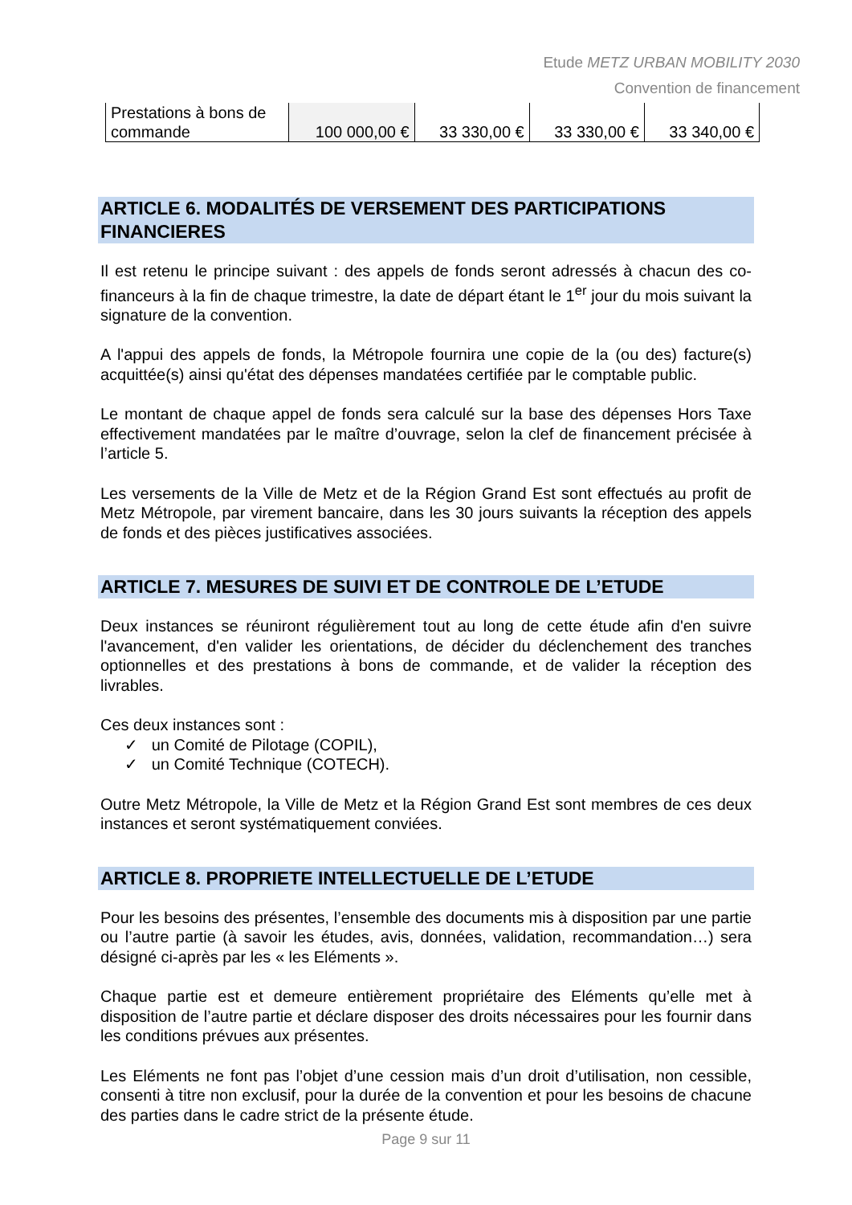Etude METZ URBAN MOBILITY 2030
Convention de financement
| Prestations à bons de commande | 100 000,00 € | 33 330,00 € | 33 330,00 € | 33 340,00 € |
ARTICLE 6. MODALITÉS DE VERSEMENT DES PARTICIPATIONS FINANCIERES
Il est retenu le principe suivant : des appels de fonds seront adressés à chacun des co-financeurs à la fin de chaque trimestre, la date de départ étant le 1<sup>er</sup> jour du mois suivant la signature de la convention.
A l'appui des appels de fonds, la Métropole fournira une copie de la (ou des) facture(s) acquittée(s) ainsi qu'état des dépenses mandatées certifiée par le comptable public.
Le montant de chaque appel de fonds sera calculé sur la base des dépenses Hors Taxe effectivement mandatées par le maître d’ouvrage, selon la clef de financement précisée à l’article 5.
Les versements de la Ville de Metz et de la Région Grand Est sont effectués au profit de Metz Métropole, par virement bancaire, dans les 30 jours suivants la réception des appels de fonds et des pièces justificatives associées.
ARTICLE 7. MESURES DE SUIVI ET DE CONTROLE DE L’ETUDE
Deux instances se réuniront régulièrement tout au long de cette étude afin d'en suivre l'avancement, d'en valider les orientations, de décider du déclenchement des tranches optionnelles et des prestations à bons de commande, et de valider la réception des livrables.
Ces deux instances sont :
✓ un Comité de Pilotage (COPIL),
✓ un Comité Technique (COTECH).
Outre Metz Métropole, la Ville de Metz et la Région Grand Est sont membres de ces deux instances et seront systématiquement conviées.
ARTICLE 8. PROPRIETE INTELLECTUELLE DE L’ETUDE
Pour les besoins des présentes, l’ensemble des documents mis à disposition par une partie ou l’autre partie (à savoir les études, avis, données, validation, recommandation…) sera désigné ci-après par les « les Eléments ».
Chaque partie est et demeure entièrement propriétaire des Eléments qu’elle met à disposition de l’autre partie et déclare disposer des droits nécessaires pour les fournir dans les conditions prévues aux présentes.
Les Eléments ne font pas l’objet d’une cession mais d’un droit d’utilisation, non cessible, consenti à titre non exclusif, pour la durée de la convention et pour les besoins de chacune des parties dans le cadre strict de la présente étude.
Page 9 sur 11